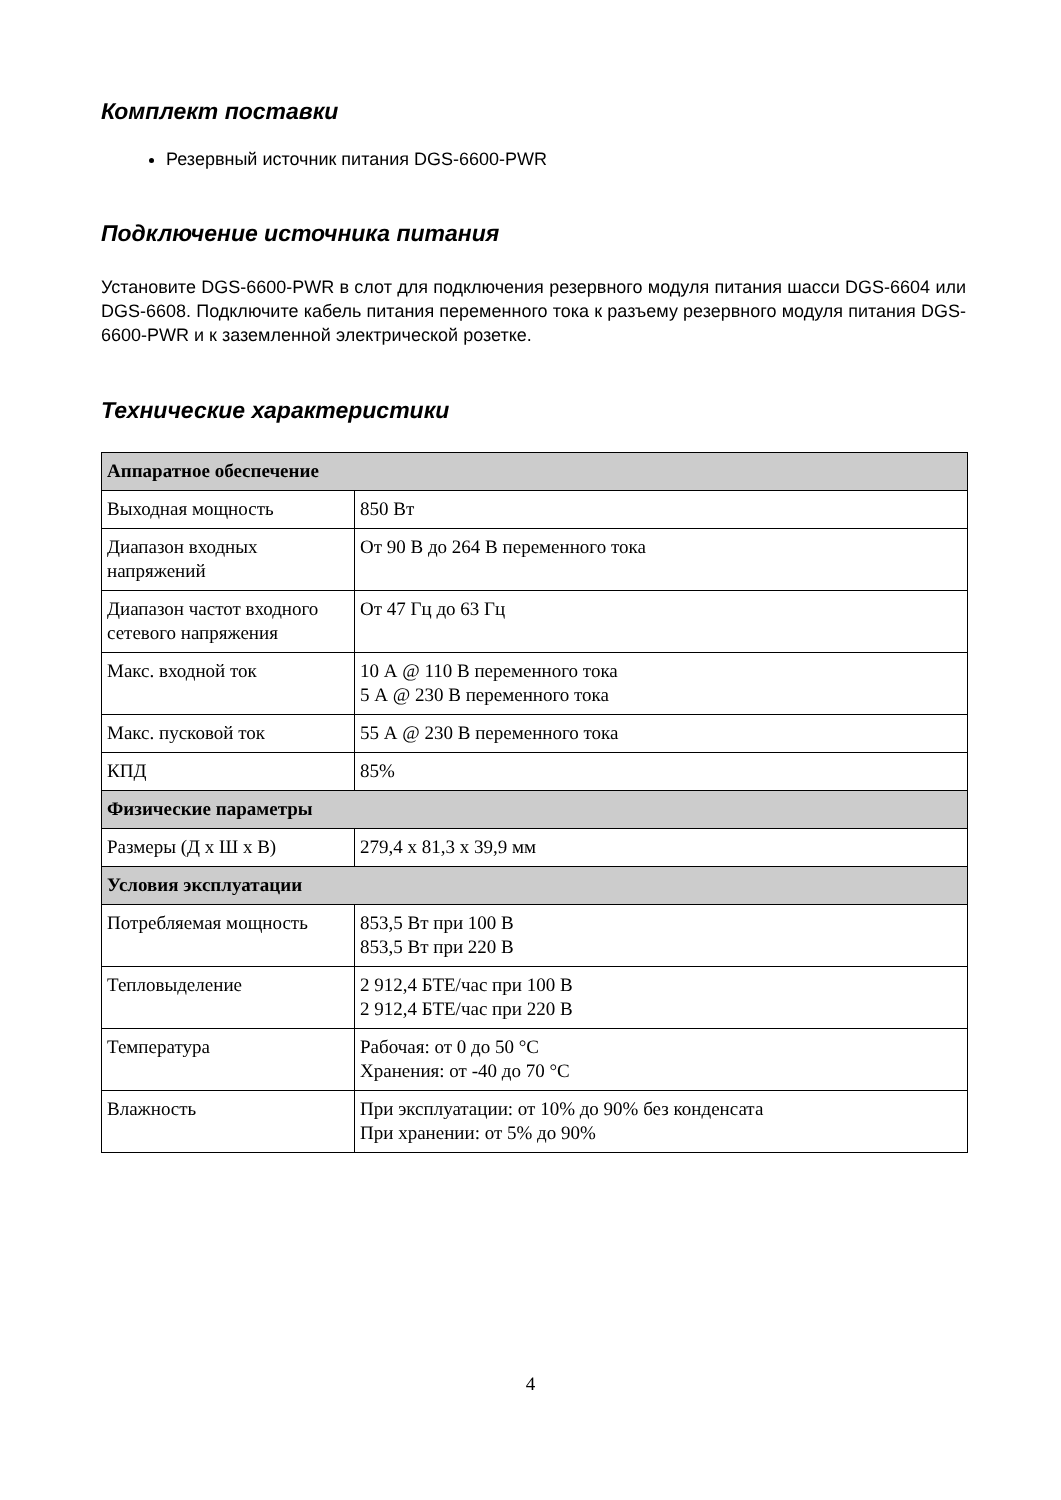Комплект поставки
Резервный источник питания DGS-6600-PWR
Подключение источника питания
Установите DGS-6600-PWR в слот для подключения резервного модуля питания шасси DGS-6604 или DGS-6608. Подключите кабель питания переменного тока к разъему резервного модуля питания DGS-6600-PWR и к заземленной электрической розетке.
Технические характеристики
| Аппаратное обеспечение | |
| --- | --- |
| Выходная мощность | 850 Вт |
| Диапазон входных напряжений | От 90 В до 264 В переменного тока |
| Диапазон частот входного сетевого напряжения | От 47 Гц до 63 Гц |
| Макс. входной ток | 10 А @ 110 В переменного тока 5 А @ 230 В переменного тока |
| Макс. пусковой ток | 55 А @ 230 В переменного тока |
| КПД | 85% |
| Физические параметры | |
| Размеры (Д x Ш x В) | 279,4 x 81,3 x 39,9 мм |
| Условия эксплуатации | |
| Потребляемая мощность | 853,5 Вт при 100 В 853,5 Вт при 220 В |
| Тепловыделение | 2 912,4 БТЕ/час при 100 В 2 912,4 БТЕ/час при 220 В |
| Температура | Рабочая: от 0 до 50 °C Хранения: от -40 до 70 °C |
| Влажность | При эксплуатации: от 10% до 90% без конденсата При хранении: от 5% до 90% |
4